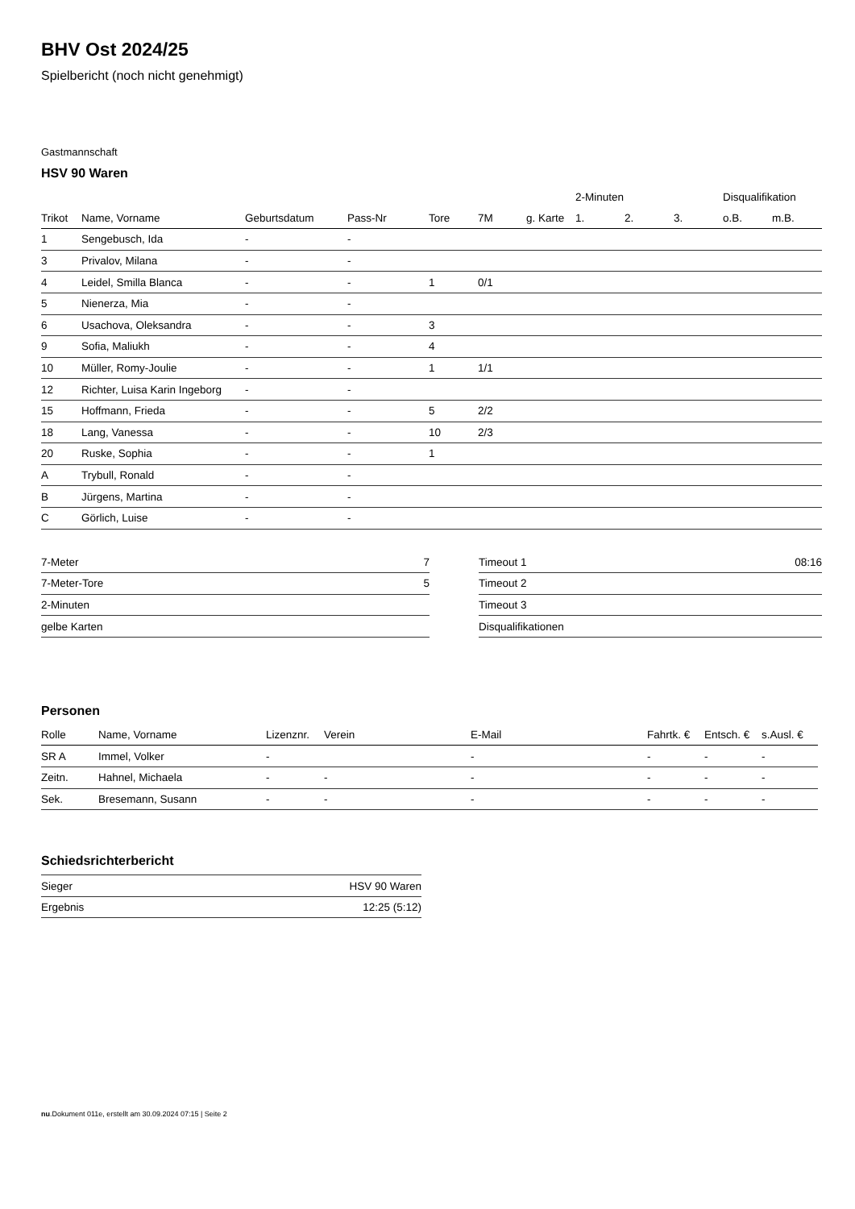BHV Ost 2024/25
Spielbericht (noch nicht genehmigt)
Gastmannschaft
HSV 90 Waren
| | | | | | | | 2-Minuten | | | Disqualifikation | |
| --- | --- | --- | --- | --- | --- | --- | --- | --- | --- | --- | --- |
| Trikot | Name, Vorname | Geburtsdatum | Pass-Nr | Tore | 7M | g. Karte | 1. | 2. | 3. | o.B. | m.B. |
| 1 | Sengebusch, Ida | - | - | | | | | | | | |
| 3 | Privalov, Milana | - | - | | | | | | | | |
| 4 | Leidel, Smilla Blanca | - | - | 1 | 0/1 | | | | | | |
| 5 | Nienerza, Mia | - | - | | | | | | | | |
| 6 | Usachova, Oleksandra | - | - | 3 | | | | | | | |
| 9 | Sofia, Maliukh | - | - | 4 | | | | | | | |
| 10 | Müller, Romy-Joulie | - | - | 1 | 1/1 | | | | | | |
| 12 | Richter, Luisa Karin Ingeborg | - | - | | | | | | | | |
| 15 | Hoffmann, Frieda | - | - | 5 | 2/2 | | | | | | |
| 18 | Lang, Vanessa | - | - | 10 | 2/3 | | | | | | |
| 20 | Ruske, Sophia | - | - | 1 | | | | | | | |
| A | Trybull, Ronald | - | - | | | | | | | | |
| B | Jürgens, Martina | - | - | | | | | | | | |
| C | Görlich, Luise | - | - | | | | | | | | |
| 7-Meter | 7 |
| 7-Meter-Tore | 5 |
| 2-Minuten | |
| gelbe Karten | |
| Timeout 1 | 08:16 |
| Timeout 2 | |
| Timeout 3 | |
| Disqualifikationen | |
Personen
| Rolle | Name, Vorname | Lizenznr. | Verein | E-Mail | Fahrtk. € | Entsch. € | s.Ausl. € |
| --- | --- | --- | --- | --- | --- | --- | --- |
| SR A | Immel, Volker | - | | - | - | - | - |
| Zeitn. | Hahnel, Michaela | - | - | - | - | - | - |
| Sek. | Bresemann, Susann | - | - | - | - | - | - |
Schiedsrichterbericht
| Sieger | HSV 90 Waren |
| Ergebnis | 12:25 (5:12) |
nu.Dokument 011e, erstellt am 30.09.2024 07:15 | Seite 2